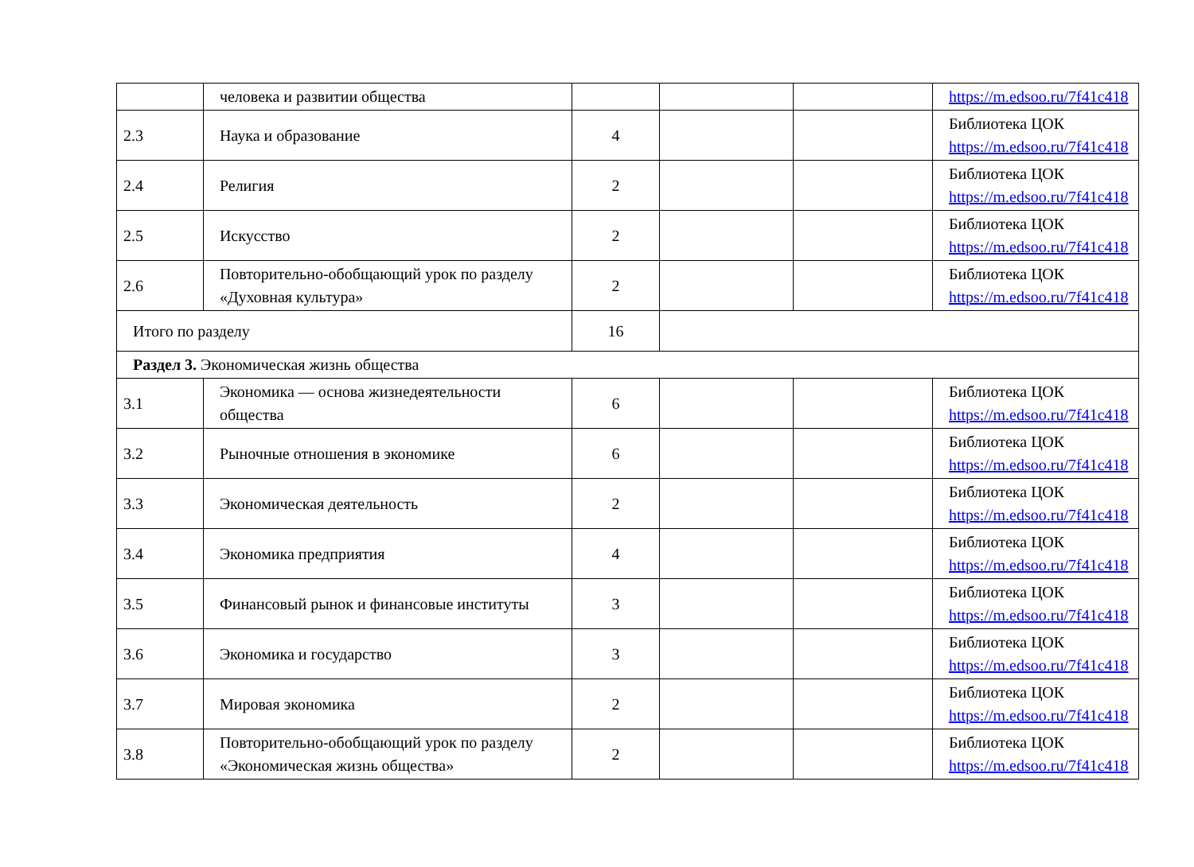| | человека и развитии общества | | | | https://m.edsoo.ru/7f41c418 |
| 2.3 | Наука и образование | 4 | | | Библиотека ЦОК https://m.edsoo.ru/7f41c418 |
| 2.4 | Религия | 2 | | | Библиотека ЦОК https://m.edsoo.ru/7f41c418 |
| 2.5 | Искусство | 2 | | | Библиотека ЦОК https://m.edsoo.ru/7f41c418 |
| 2.6 | Повторительно-обобщающий урок по разделу «Духовная культура» | 2 | | | Библиотека ЦОК https://m.edsoo.ru/7f41c418 |
| Итого по разделу | | 16 | | | |
| Раздел 3. Экономическая жизнь общества | | | | | |
| 3.1 | Экономика — основа жизнедеятельности общества | 6 | | | Библиотека ЦОК https://m.edsoo.ru/7f41c418 |
| 3.2 | Рыночные отношения в экономике | 6 | | | Библиотека ЦОК https://m.edsoo.ru/7f41c418 |
| 3.3 | Экономическая деятельность | 2 | | | Библиотека ЦОК https://m.edsoo.ru/7f41c418 |
| 3.4 | Экономика предприятия | 4 | | | Библиотека ЦОК https://m.edsoo.ru/7f41c418 |
| 3.5 | Финансовый рынок и финансовые институты | 3 | | | Библиотека ЦОК https://m.edsoo.ru/7f41c418 |
| 3.6 | Экономика и государство | 3 | | | Библиотека ЦОК https://m.edsoo.ru/7f41c418 |
| 3.7 | Мировая экономика | 2 | | | Библиотека ЦОК https://m.edsoo.ru/7f41c418 |
| 3.8 | Повторительно-обобщающий урок по разделу «Экономическая жизнь общества» | 2 | | | Библиотека ЦОК https://m.edsoo.ru/7f41c418 |